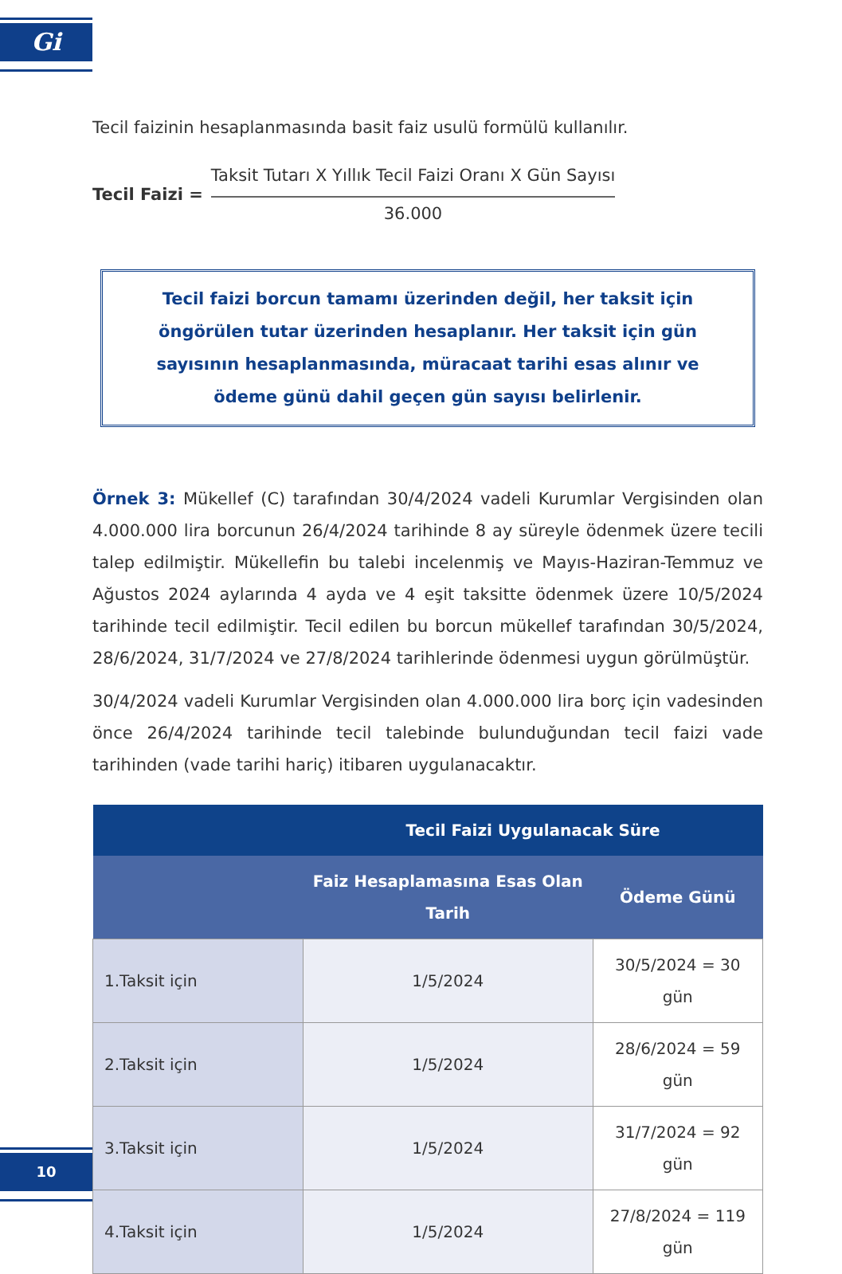Gi
Tecil faizinin hesaplanmasında basit faiz usulü formülü kullanılır.
Tecil Faizi =
Taksit Tutarı X Yıllık Tecil Faizi Oranı X Gün Sayısı
36.000
Tecil faizi borcun tamamı üzerinden değil, her taksit için öngörülen tutar üzerinden hesaplanır. Her taksit için gün sayısının hesaplanmasında, müracaat tarihi esas alınır ve ödeme günü dahil geçen gün sayısı belirlenir.
Örnek 3: Mükellef (C) tarafından 30/4/2024 vadeli Kurumlar Vergisinden olan 4.000.000 lira borcunun 26/4/2024 tarihinde 8 ay süreyle ödenmek üzere tecili talep edilmiştir. Mükellefin bu talebi incelenmiş ve Mayıs-Haziran-Temmuz ve Ağustos 2024 aylarında 4 ayda ve 4 eşit taksitte ödenmek üzere 10/5/2024 tarihinde tecil edilmiştir. Tecil edilen bu borcun mükellef tarafından 30/5/2024, 28/6/2024, 31/7/2024 ve 27/8/2024 tarihlerinde ödenmesi uygun görülmüştür.
30/4/2024 vadeli Kurumlar Vergisinden olan 4.000.000 lira borç için vadesinden önce 26/4/2024 tarihinde tecil talebinde bulunduğundan tecil faizi vade tarihinden (vade tarihi hariç) itibaren uygulanacaktır.
| | Tecil Faizi Uygulanacak Süre | |
| --- | --- | --- |
| | Faiz Hesaplamasına Esas Olan Tarih | Ödeme Günü |
| 1.Taksit için | 1/5/2024 | 30/5/2024 = 30 gün |
| 2.Taksit için | 1/5/2024 | 28/6/2024 = 59 gün |
| 3.Taksit için | 1/5/2024 | 31/7/2024 = 92 gün |
| 4.Taksit için | 1/5/2024 | 27/8/2024 = 119 gün |
10